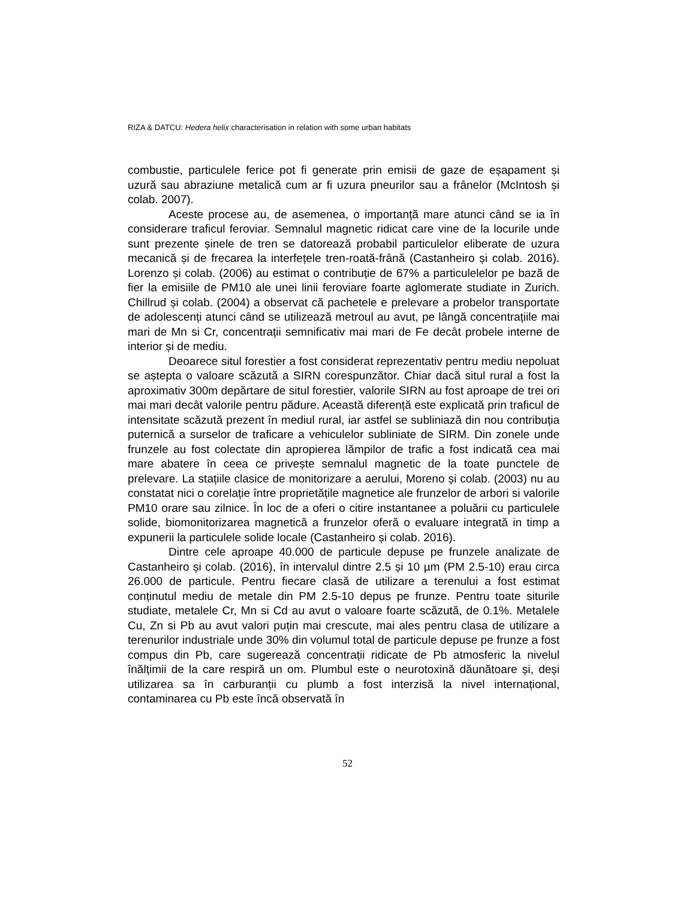RIZA & DATCU: Hedera helix characterisation in relation with some urban habitats
combustie, particulele ferice pot fi generate prin emisii de gaze de eșapament și uzură sau abraziune metalică cum ar fi uzura pneurilor sau a frânelor (McIntosh și colab. 2007).
Aceste procese au, de asemenea, o importanță mare atunci când se ia în considerare traficul feroviar. Semnalul magnetic ridicat care vine de la locurile unde sunt prezente șinele de tren se datorează probabil particulelor eliberate de uzura mecanică și de frecarea la interfețele tren-roată-frână (Castanheiro și colab. 2016). Lorenzo și colab. (2006) au estimat o contribuție de 67% a particulelelor pe bază de fier la emisiile de PM10 ale unei linii feroviare foarte aglomerate studiate in Zurich. Chillrud și colab. (2004) a observat că pachetele e prelevare a probelor transportate de adolescenți atunci când se utilizează metroul au avut, pe lângă concentrațiile mai mari de Mn si Cr, concentrații semnificativ mai mari de Fe decât probele interne de interior și de mediu.
Deoarece situl forestier a fost considerat reprezentativ pentru mediu nepoluat se aștepta o valoare scăzută a SIRN corespunzător. Chiar dacă situl rural a fost la aproximativ 300m depărtare de situl forestier, valorile SIRN au fost aproape de trei ori mai mari decât valorile pentru pădure. Această diferență este explicată prin traficul de intensitate scăzută prezent în mediul rural, iar astfel se subliniază din nou contribuția puternică a surselor de traficare a vehiculelor subliniate de SIRM. Din zonele unde frunzele au fost colectate din apropierea lămpilor de trafic a fost indicată cea mai mare abatere în ceea ce privește semnalul magnetic de la toate punctele de prelevare. La stațiile clasice de monitorizare a aerului, Moreno și colab. (2003) nu au constatat nici o corelație între proprietățile magnetice ale frunzelor de arbori si valorile PM10 orare sau zilnice. În loc de a oferi o citire instantanee a poluării cu particulele solide, biomonitorizarea magnetică a frunzelor oferă o evaluare integrată in timp a expunerii la particulele solide locale (Castanheiro și colab. 2016).
Dintre cele aproape 40.000 de particule depuse pe frunzele analizate de Castanheiro și colab. (2016), în intervalul dintre 2.5 și 10 µm (PM 2.5-10) erau circa 26.000 de particule. Pentru fiecare clasă de utilizare a terenului a fost estimat conținutul mediu de metale din PM 2.5-10 depus pe frunze. Pentru toate siturile studiate, metalele Cr, Mn si Cd au avut o valoare foarte scăzută, de 0.1%. Metalele Cu, Zn si Pb au avut valori puțin mai crescute, mai ales pentru clasa de utilizare a terenurilor industriale unde 30% din volumul total de particule depuse pe frunze a fost compus din Pb, care sugerează concentrații ridicate de Pb atmosferic la nivelul înălțimii de la care respiră un om. Plumbul este o neurotoxină dăunătoare și, deși utilizarea sa în carburanții cu plumb a fost interzisă la nivel internațional, contaminarea cu Pb este încă observată în
52